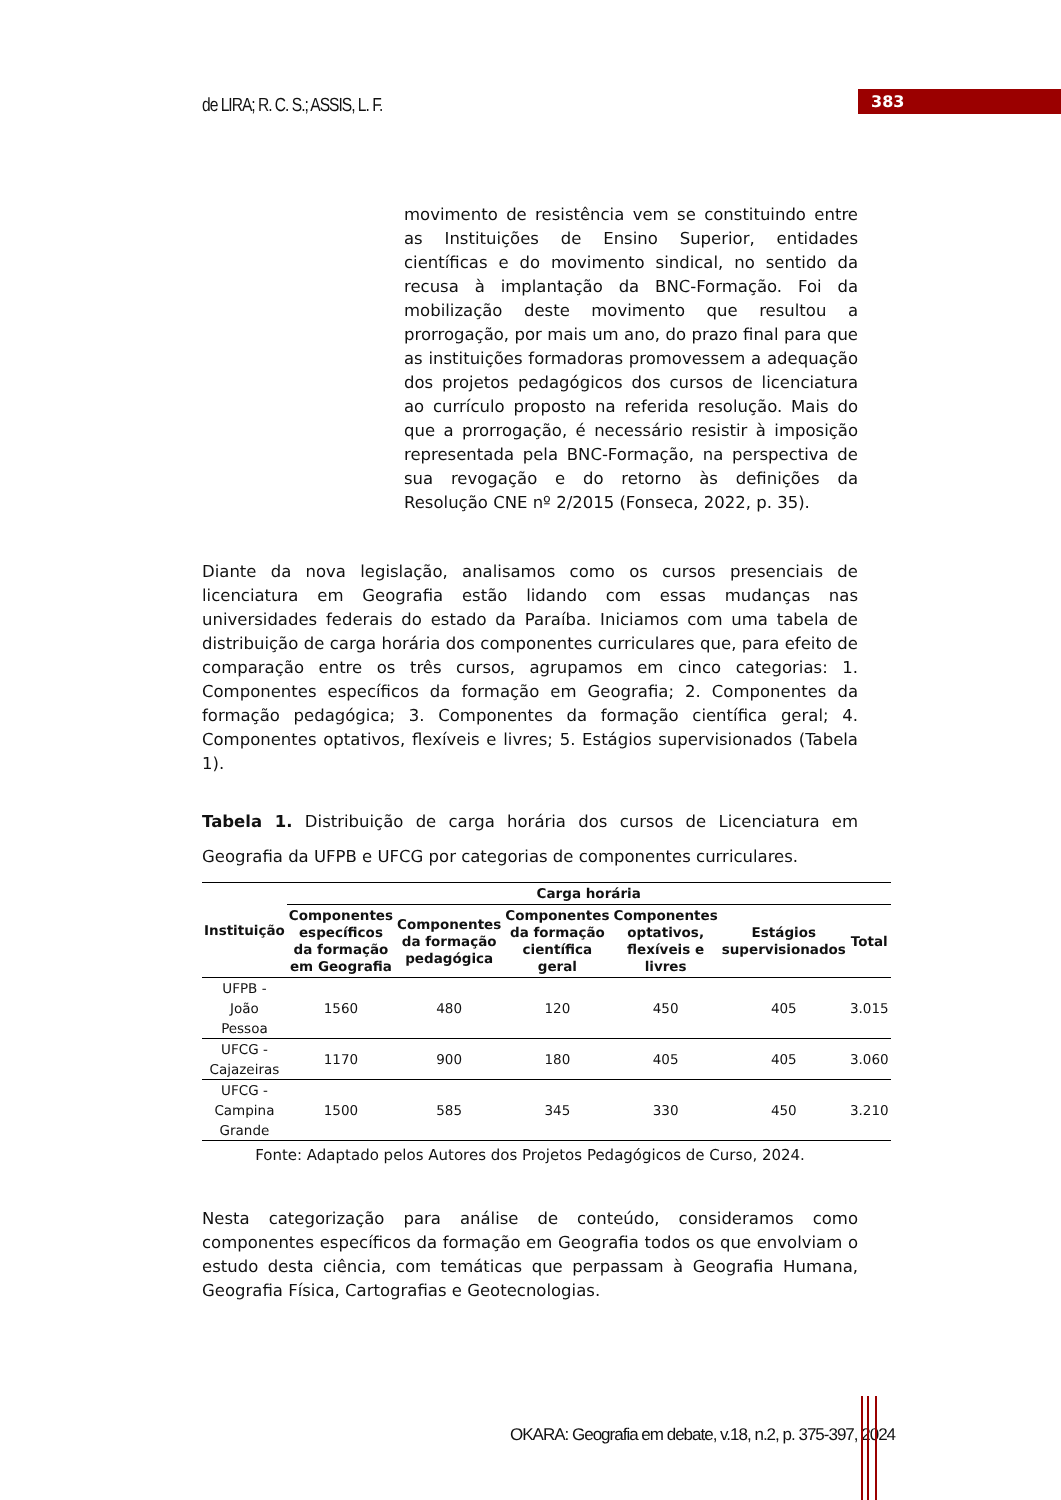de LIRA; R. C. S.; ASSIS, L. F.
383
movimento de resistência vem se constituindo entre as Instituições de Ensino Superior, entidades científicas e do movimento sindical, no sentido da recusa à implantação da BNC-Formação. Foi da mobilização deste movimento que resultou a prorrogação, por mais um ano, do prazo final para que as instituições formadoras promovessem a adequação dos projetos pedagógicos dos cursos de licenciatura ao currículo proposto na referida resolução. Mais do que a prorrogação, é necessário resistir à imposição representada pela BNC-Formação, na perspectiva de sua revogação e do retorno às definições da Resolução CNE nº 2/2015 (Fonseca, 2022, p. 35).
Diante da nova legislação, analisamos como os cursos presenciais de licenciatura em Geografia estão lidando com essas mudanças nas universidades federais do estado da Paraíba. Iniciamos com uma tabela de distribuição de carga horária dos componentes curriculares que, para efeito de comparação entre os três cursos, agrupamos em cinco categorias: 1. Componentes específicos da formação em Geografia; 2. Componentes da formação pedagógica; 3. Componentes da formação científica geral; 4. Componentes optativos, flexíveis e livres; 5. Estágios supervisionados (Tabela 1).
Tabela 1. Distribuição de carga horária dos cursos de Licenciatura em Geografia da UFPB e UFCG por categorias de componentes curriculares.
| Instituição | Carga horária | | | | | |
| --- | --- | --- | --- | --- | --- | --- |
| | Componentes específicos da formação em Geografia | Componentes da formação pedagógica | Componentes da formação científica geral | Componentes optativos, flexíveis e livres | Estágios supervisionados | Total |
| UFPB - João Pessoa | 1560 | 480 | 120 | 450 | 405 | 3.015 |
| UFCG - Cajazeiras | 1170 | 900 | 180 | 405 | 405 | 3.060 |
| UFCG - Campina Grande | 1500 | 585 | 345 | 330 | 450 | 3.210 |
Fonte: Adaptado pelos Autores dos Projetos Pedagógicos de Curso, 2024.
Nesta categorização para análise de conteúdo, consideramos como componentes específicos da formação em Geografia todos os que envolviam o estudo desta ciência, com temáticas que perpassam à Geografia Humana, Geografia Física, Cartografias e Geotecnologias.
OKARA: Geografia em debate, v.18, n.2, p. 375-397, 2024